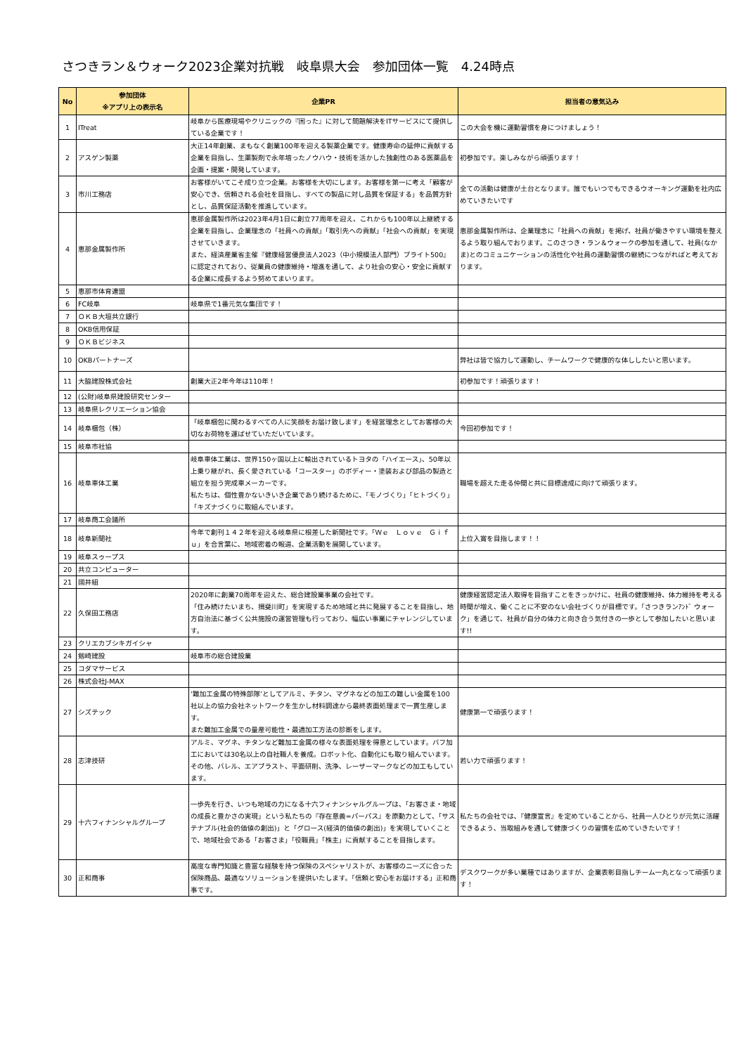さつきラン＆ウォーク2023企業対抗戦　岐阜県大会　参加団体一覧　4.24時点
| No | 参加団体 ※アプリ上の表示名 | 企業PR | 担当者の意気込み |
| --- | --- | --- | --- |
| 1 | ITreat | 岐阜から医療現場やクリニックの『困った』に対して問題解決をITサービスにて提供している企業です！ | この大会を機に運動習慣を身につけましょう！ |
| 2 | アスゲン製薬 | 大正14年創業、まもなく創業100年を迎える製薬企業です。健康寿命の延伸に貢献する企業を目指し、生薬製剤で永年培ったノウハウ・技術を活かした独創性のある医薬品を企画・提案・開発しています。 | 初参加です。楽しみながら頑張ります！ |
| 3 | 市川工務店 | お客様がいてこそ成り立つ企業。お客様を大切にします。お客様を第一に考え「顧客が安心でき、信頼される会社を目指し、すべての製品に対し品質を保証する」を品質方針とし、品質保証活動を推進しています。 | 全ての活動は健康が土台となります。誰でもいつでもできるウオーキング運動を社内広めていきたいです |
| 4 | 恵那金属製作所 | 恵那金属製作所は2023年4月1日に創立77周年を迎え、これからも100年以上継続する企業を目指し、企業理念の「社員への貢献」「取引先への貢献」「社会への貢献」を実現させていきます。 また、経済産業省主催『健康経営優良法人2023（中小規模法人部門）ブライト500』に認定されており、従業員の健康維持・増進を通して、より社会の安心・安全に貢献する企業に成長するよう努めてまいります。 | 恵那金属製作所は、企業理念に「社員への貢献」を掲げ、社員が働きやすい環境を整えるよう取り組んでおります。このさつき・ラン＆ウォークの参加を通して、社員(なかま)とのコミュニケーションの活性化や社員の運動習慣の継続につながればと考えております。 |
| 5 | 恵那市体育連盟 | | |
| 6 | FC岐阜 | 岐阜県で1番元気な集団です！ | |
| 7 | ＯＫＢ大垣共立銀行 | | |
| 8 | OKB信用保証 | | |
| 9 | ＯＫＢビジネス | | |
| 10 | OKBパートナーズ | | 弊社は皆で協力して運動し、チームワークで健康的な体ししたいと思います。 |
| 11 | 大脇建設株式会社 | 創業大正2年今年は110年！ | 初参加です！頑張ります！ |
| 12 | (公財)岐阜県建設研究センター | | |
| 13 | 岐阜県レクリエーション協会 | | |
| 14 | 岐阜梱包（株） | 「岐阜梱包に関わるすべての人に笑顔をお届け致します」を経営理念としてお客様の大切なお荷物を運ばせていただいています。 | 今回初参加です！ |
| 15 | 岐阜市社協 | | |
| 16 | 岐阜車体工業 | 岐阜車体工業は、世界150ヶ国以上に輸出されているトヨタの「ハイエース」、50年以上乗り継がれ、長く愛されている「コースター」のボディー・塗装および部品の製造と組立を担う完成車メーカーです。 私たちは、個性豊かないきいき企業であり続けるために、「モノづくり」「ヒトづくり」「キズナづくりに取組んでいます。 | 職場を超えた走る仲間と共に目標達成に向けて頑張ります。 |
| 17 | 岐阜商工会議所 | | |
| 18 | 岐阜新聞社 | 今年で創刊１４２年を迎える岐阜県に根差した新聞社です。「Ｗｅ Ｌｏｖｅ Ｇｉｆｕ」を合言葉に、地域密着の報道、企業活動を展開しています。 | 上位入賞を目指します！！ |
| 19 | 岐阜スゥープス | | |
| 20 | 共立コンピューター | | |
| 21 | 國井組 | | |
| 22 | 久保田工務店 | 2020年に創業70周年を迎えた、総合建設業事業の会社です。 「住み続けたいまち、揖斐川町」を実現するため地域と共に発展することを目指し、地方自治法に基づく公共施設の運営管理も行っており、幅広い事業にチャレンジしています。 | 健康経営認定法人取得を目指すことをきっかけに、社員の健康維持、体力維持を考える時間が増え、働くことに不安のない会社づくりが目標です。「さつきランｱﾝﾄﾞ ウォーク」を通じて、社員が自分の体力と向き合う気付きの一歩として参加したいと思います!! |
| 23 | クリエカブシキガイシャ | | |
| 24 | 剱崎建設 | 岐阜市の総合建設業 | |
| 25 | コダマサービス | | |
| 26 | 株式会社J-MAX | | |
| 27 | シズテック | ‘難加工金属の特殊部隊’としてアルミ、チタン、マグネなどの加工の難しい金属を100社以上の協力会社ネットワークを生かし材料調達から最終表面処理まで一貫生産します。 また難加工金属での量産可能性・最適加工方法の診断をします。 | 健康第一で頑張ります！ |
| 28 | 志津技研 | アルミ、マグネ、チタンなど難加工金属の様々な表面処理を得意としています。バフ加工においては30名以上の自社職人を養成。ロボット化、自動化にも取り組んでいます。 その他、バレル、エアブラスト、平面研削、洗浄、レーザーマークなどの加工もしています。 | 若い力で頑張ります！ |
| 29 | 十六フィナンシャルグループ | 一歩先を行き、いつも地域の力になる十六フィナンシャルグループは、「お客さま・地域の成長と豊かさの実現」という私たちの『存在意義=パーパス』を原動力として、「サステナブル(社会的価値の創出)」と「グロース(経済的価値の創出)」を実現していくことで、地域社会である「お客さま」「役職員」「株主」に貢献することを目指します。 | 私たちの会社では、『健康宣言』を定めていることから、社員一人ひとりが元気に活躍できるよう、当取組みを通して健康づくりの習慣を広めていきたいです！ |
| 30 | 正和商事 | 高度な専門知識と豊富な経験を持つ保険のスペシャリストが、お客様のニーズに合った保険商品、最適なソリューションを提供いたします。「信頼と安心をお届けする」正和商事です。 | デスクワークが多い業種ではありますが、企業表彰目指しチーム一丸となって頑張ります！ |